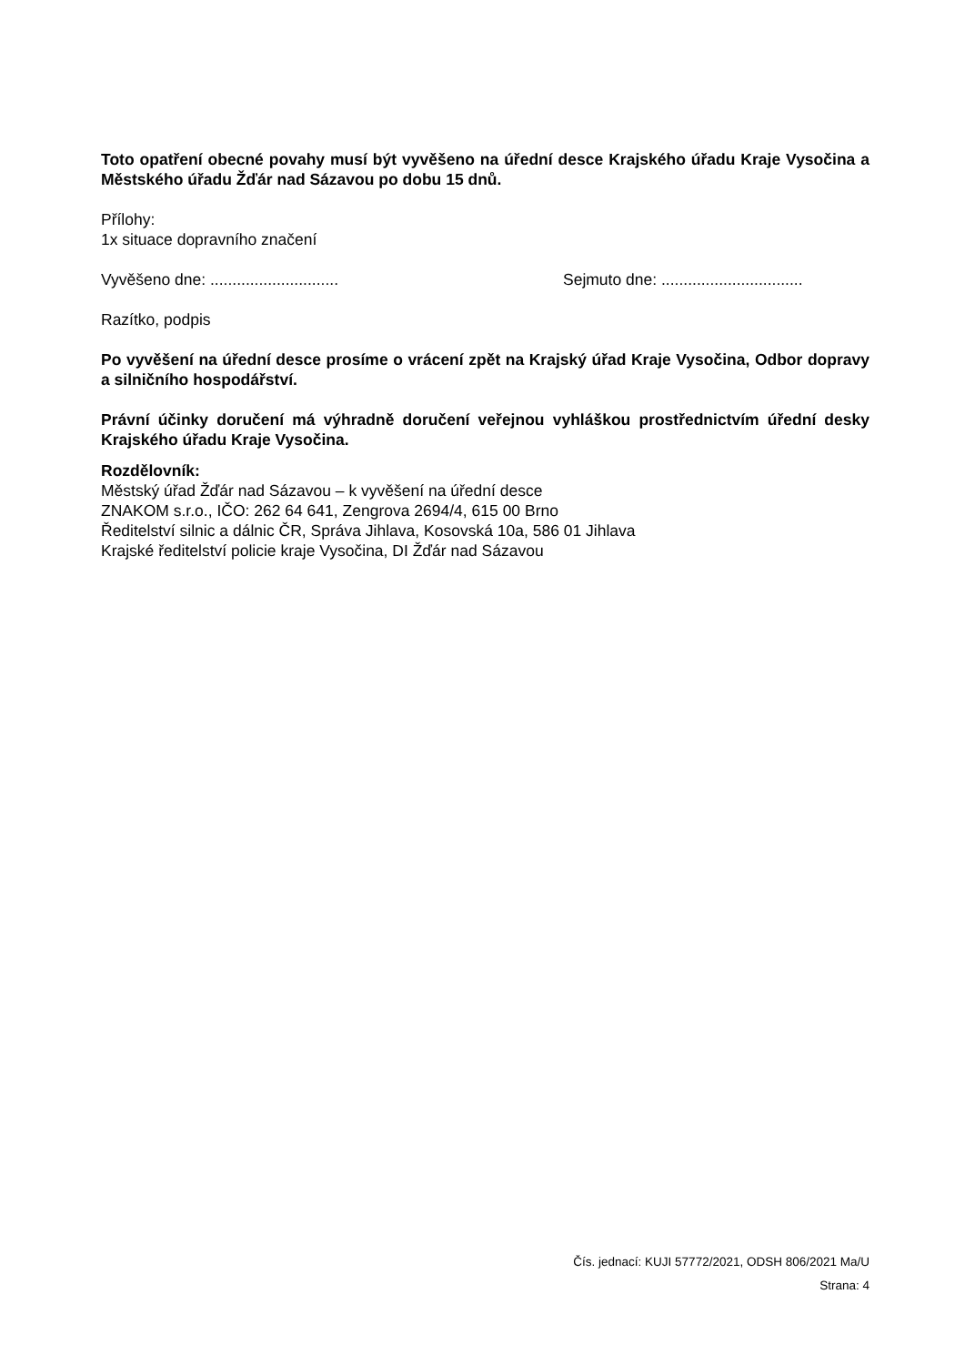Toto opatření obecné povahy musí být vyvěšeno na úřední desce Krajského úřadu Kraje Vysočina a Městského úřadu Žďár nad Sázavou po dobu 15 dnů.
Přílohy:
1x situace dopravního značení
Vyvěšeno dne: ............................. Sejmuto dne: ................................
Razítko, podpis
Po vyvěšení na úřední desce prosíme o vrácení zpět na Krajský úřad Kraje Vysočina, Odbor dopravy a silničního hospodářství.
Právní účinky doručení má výhradně doručení veřejnou vyhláškou prostřednictvím úřední desky Krajského úřadu Kraje Vysočina.
Rozdělovník:
Městský úřad Žďár nad Sázavou – k vyvěšení na úřední desce
ZNAKOM s.r.o., IČO: 262 64 641, Zengrova 2694/4, 615 00 Brno
Ředitelství silnic a dálnic ČR, Správa Jihlava, Kosovská 10a, 586 01 Jihlava
Krajské ředitelství policie kraje Vysočina, DI Žďár nad Sázavou
Čís. jednací: KUJI 57772/2021, ODSH 806/2021 Ma/U
Strana: 4